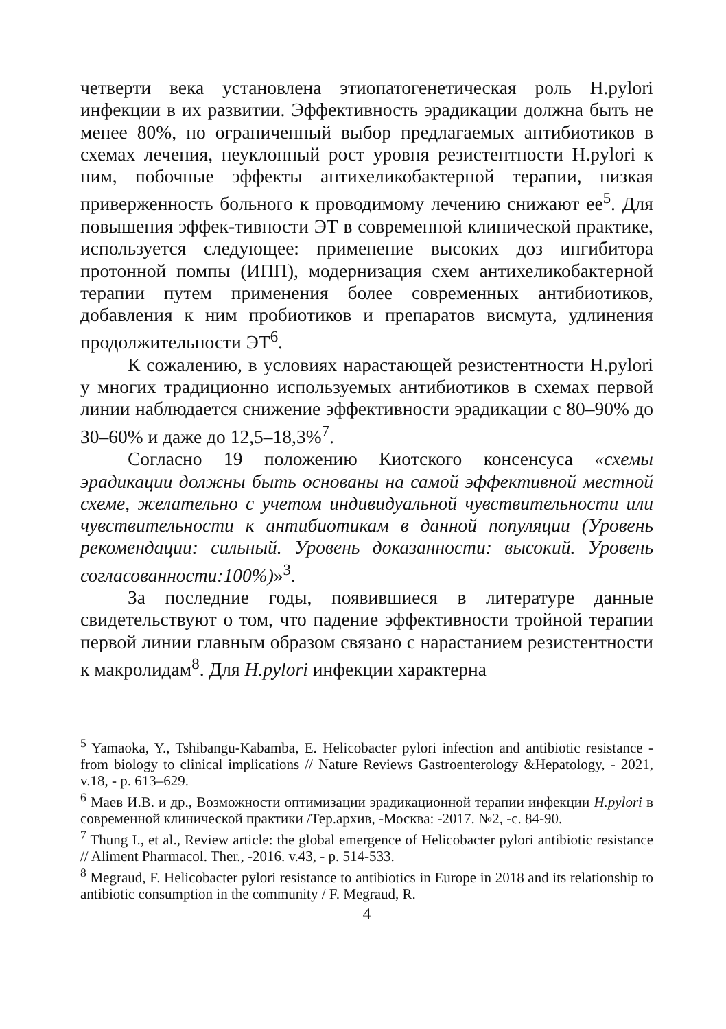четверти века установлена этиопатогенетическая роль H.pylori инфекции в их развитии. Эффективность эрадикации должна быть не менее 80%, но ограниченный выбор предлагаемых антибиотиков в схемах лечения, неуклонный рост уровня резистентности H.pylori к ним, побочные эффекты антихеликобактерной терапии, низкая приверженность больного к проводимому лечению снижают ее<sup>5</sup>. Для повышения эффек-тивности ЭТ в современной клинической практике, используется следующее: применение высоких доз ингибитора протонной помпы (ИПП), модернизация схем антихеликобактерной терапии путем применения более современных антибиотиков, добавления к ним пробиотиков и препаратов висмута, удлинения продолжительности ЭТ<sup>6</sup>.
К сожалению, в условиях нарастающей резистентности H.pylori у многих традиционно используемых антибиотиков в схемах первой линии наблюдается снижение эффективности эрадикации с 80–90% до 30–60% и даже до 12,5–18,3%<sup>7</sup>.
Согласно 19 положению Киотского консенсуса «схемы эрадикации должны быть основаны на самой эффективной местной схеме, желательно с учетом индивидуальной чувствительности или чувствительности к антибиотикам в данной популяции (Уровень рекомендации: сильный. Уровень доказанности: высокий. Уровень согласованности:100%)»<sup>3</sup>.
За последние годы, появившиеся в литературе данные свидетельствуют о том, что падение эффективности тройной терапии первой линии главным образом связано с нарастанием резистентности к макролидам<sup>8</sup>. Для H.pylori инфекции характерна
<sup>5</sup> Yamaoka, Y., Tshibangu-Kabamba, E. Helicobacter pylori infection and antibiotic resistance - from biology to clinical implications // Nature Reviews Gastroenterology &Hepatology, - 2021, v.18, - p. 613–629.
<sup>6</sup> Маев И.В. и др., Возможности оптимизации эрадикационной терапии инфекции H.pylori в современной клинической практики /Тер.архив, -Москва: -2017. №2, -с. 84-90.
<sup>7</sup> Thung I., et al., Review article: the global emergence of Helicobacter pylori antibiotic resistance // Aliment Pharmacol. Ther., -2016. v.43, - p. 514-533.
<sup>8</sup> Megraud, F. Helicobacter pylori resistance to antibiotics in Europe in 2018 and its relationship to antibiotic consumption in the community / F. Megraud, R.
4